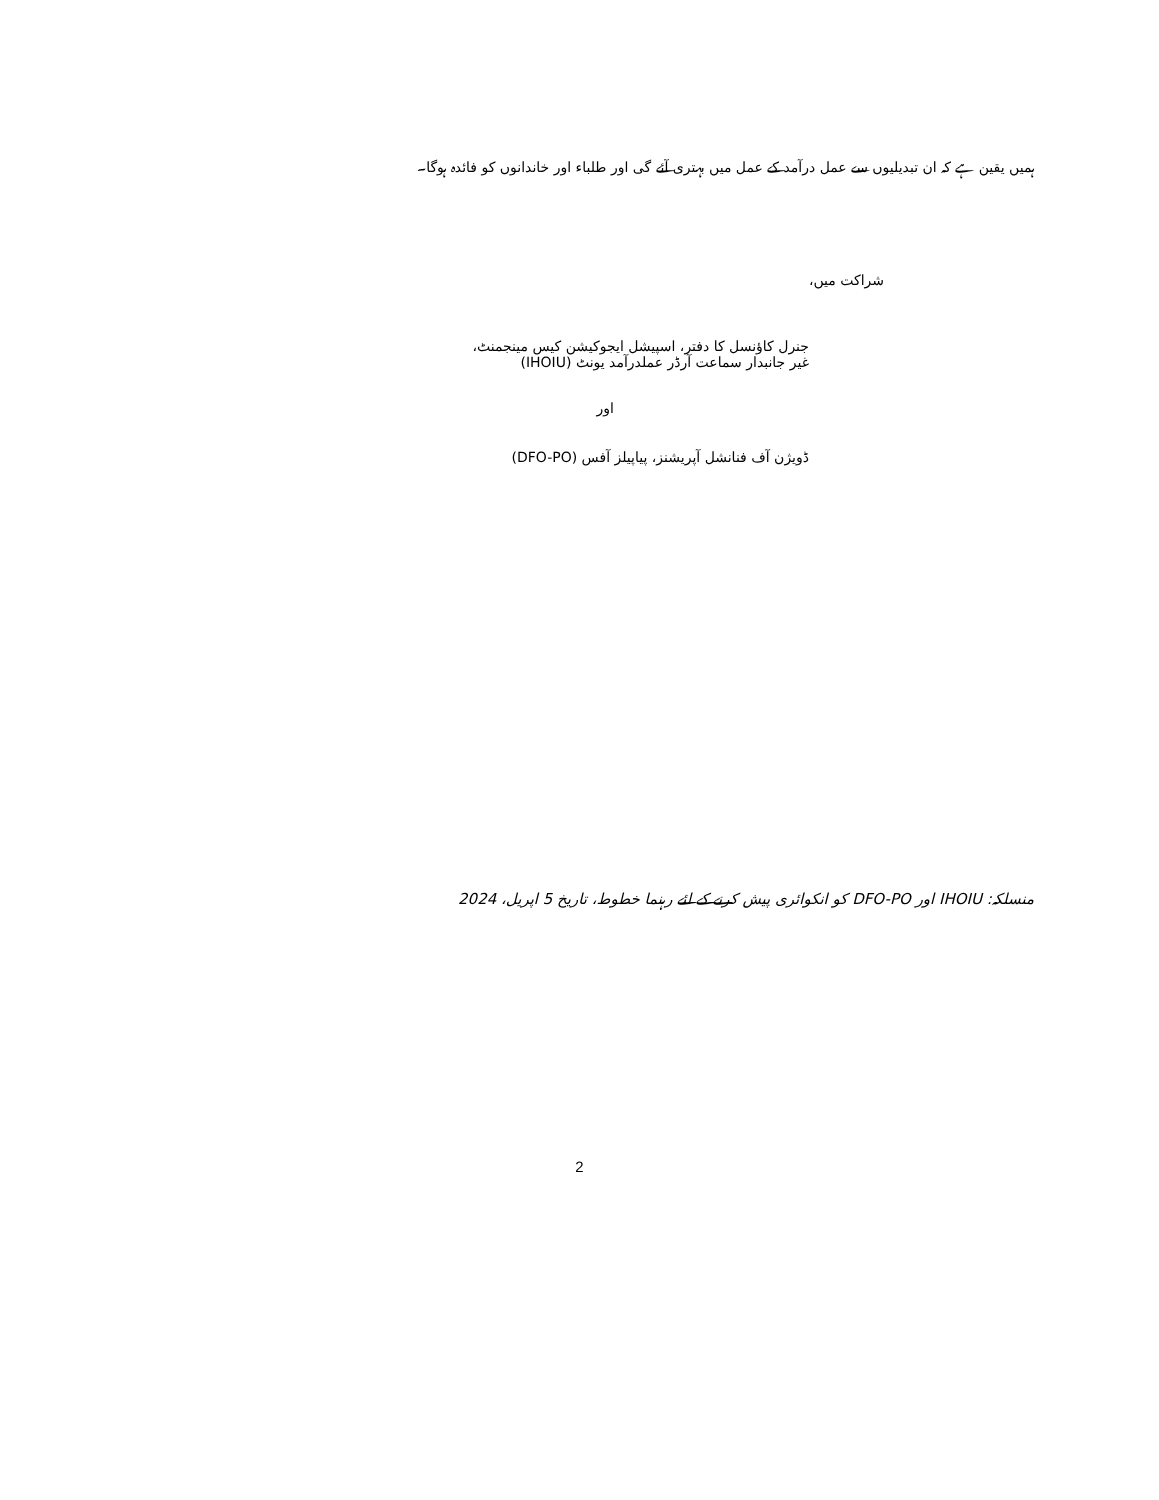ہمیں یقین ہے کہ ان تبدیلیوں سے عمل درآمد کے عمل میں بہتری آئے گی اور طلباء اور خاندانوں کو فائدہ ہوگا۔
شراکت میں،
جنرل کاؤنسل کا دفتر، اسپیشل ایجوکیشن کیس مینجمنٹ،
غیر جانبدار سماعت آرڈر عملدرآمد یونٹ (IHOIU)
اور
ڈویژن آف فنانشل آپریشنز، پیاپیلز آفس (DFO-PO)
منسلکہ: IHOIU اور DFO-PO کو انکوائری پیش کرنے کے لئے رہنما خطوط، تاریخ 5 اپریل، 2024
2